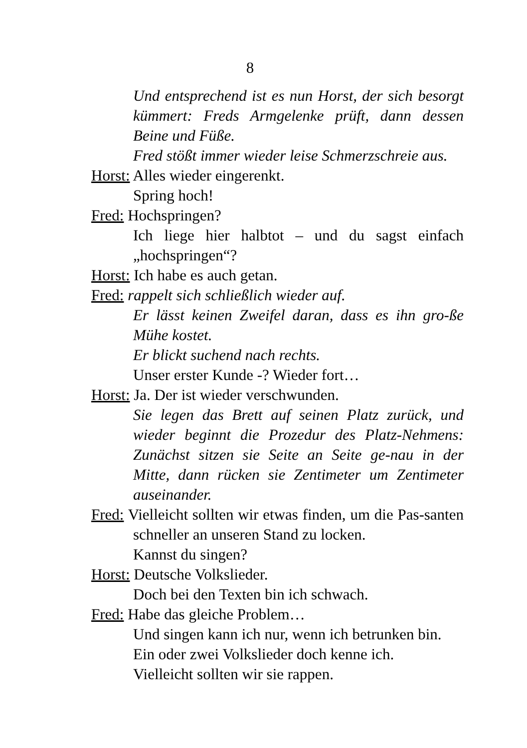8
Und entsprechend ist es nun Horst, der sich besorgt kümmert: Freds Armgelenke prüft, dann dessen Beine und Füße.
Fred stößt immer wieder leise Schmerzschreie aus.
Horst: Alles wieder eingerenkt.
Spring hoch!
Fred: Hochspringen?
Ich liege hier halbtot – und du sagst einfach „hochspringen“?
Horst: Ich habe es auch getan.
Fred: rappelt sich schließlich wieder auf.
Er lässt keinen Zweifel daran, dass es ihn gro-ße Mühe kostet.
Er blickt suchend nach rechts.
Unser erster Kunde -? Wieder fort…
Horst: Ja. Der ist wieder verschwunden.
Sie legen das Brett auf seinen Platz zurück, und wieder beginnt die Prozedur des Platz-Nehmens: Zunächst sitzen sie Seite an Seite ge-nau in der Mitte, dann rücken sie Zentimeter um Zentimeter auseinander.
Fred: Vielleicht sollten wir etwas finden, um die Pas-santen schneller an unseren Stand zu locken.
Kannst du singen?
Horst: Deutsche Volkslieder.
Doch bei den Texten bin ich schwach.
Fred: Habe das gleiche Problem…
Und singen kann ich nur, wenn ich betrunken bin.
Ein oder zwei Volkslieder doch kenne ich.
Vielleicht sollten wir sie rappen.